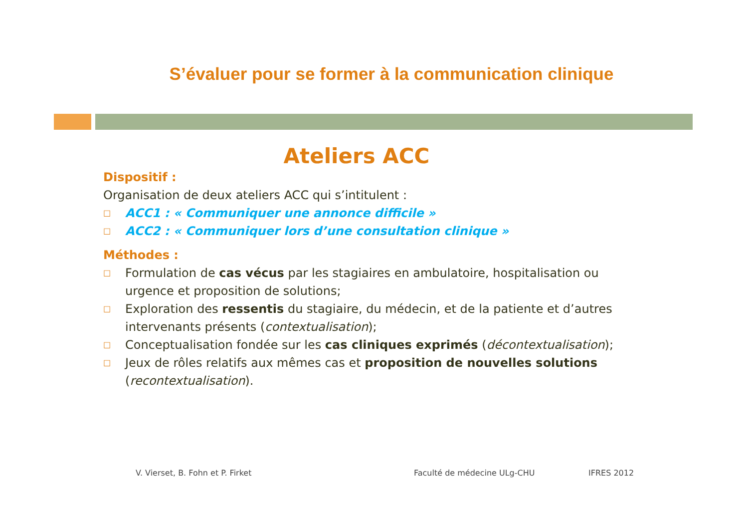S’évaluer pour se former à la communication clinique
Ateliers ACC
Dispositif :
Organisation de deux ateliers ACC qui s’intitulent :
□ ACC1 : « Communiquer une annonce difficile »
□ ACC2 : « Communiquer lors d’une consultation clinique »
Méthodes :
□ Formulation de cas vécus par les stagiaires en ambulatoire, hospitalisation ou urgence et proposition de solutions;
□ Exploration des ressentis du stagiaire, du médecin, et de la patiente et d’autres intervenants présents (contextualisation);
□ Conceptualisation fondée sur les cas cliniques exprimés (décontextualisation);
□ Jeux de rôles relatifs aux mêmes cas et proposition de nouvelles solutions (recontextualisation).
V. Vierset, B. Fohn et P. Firket
Faculté de médecine ULg-CHU IFRES 2012